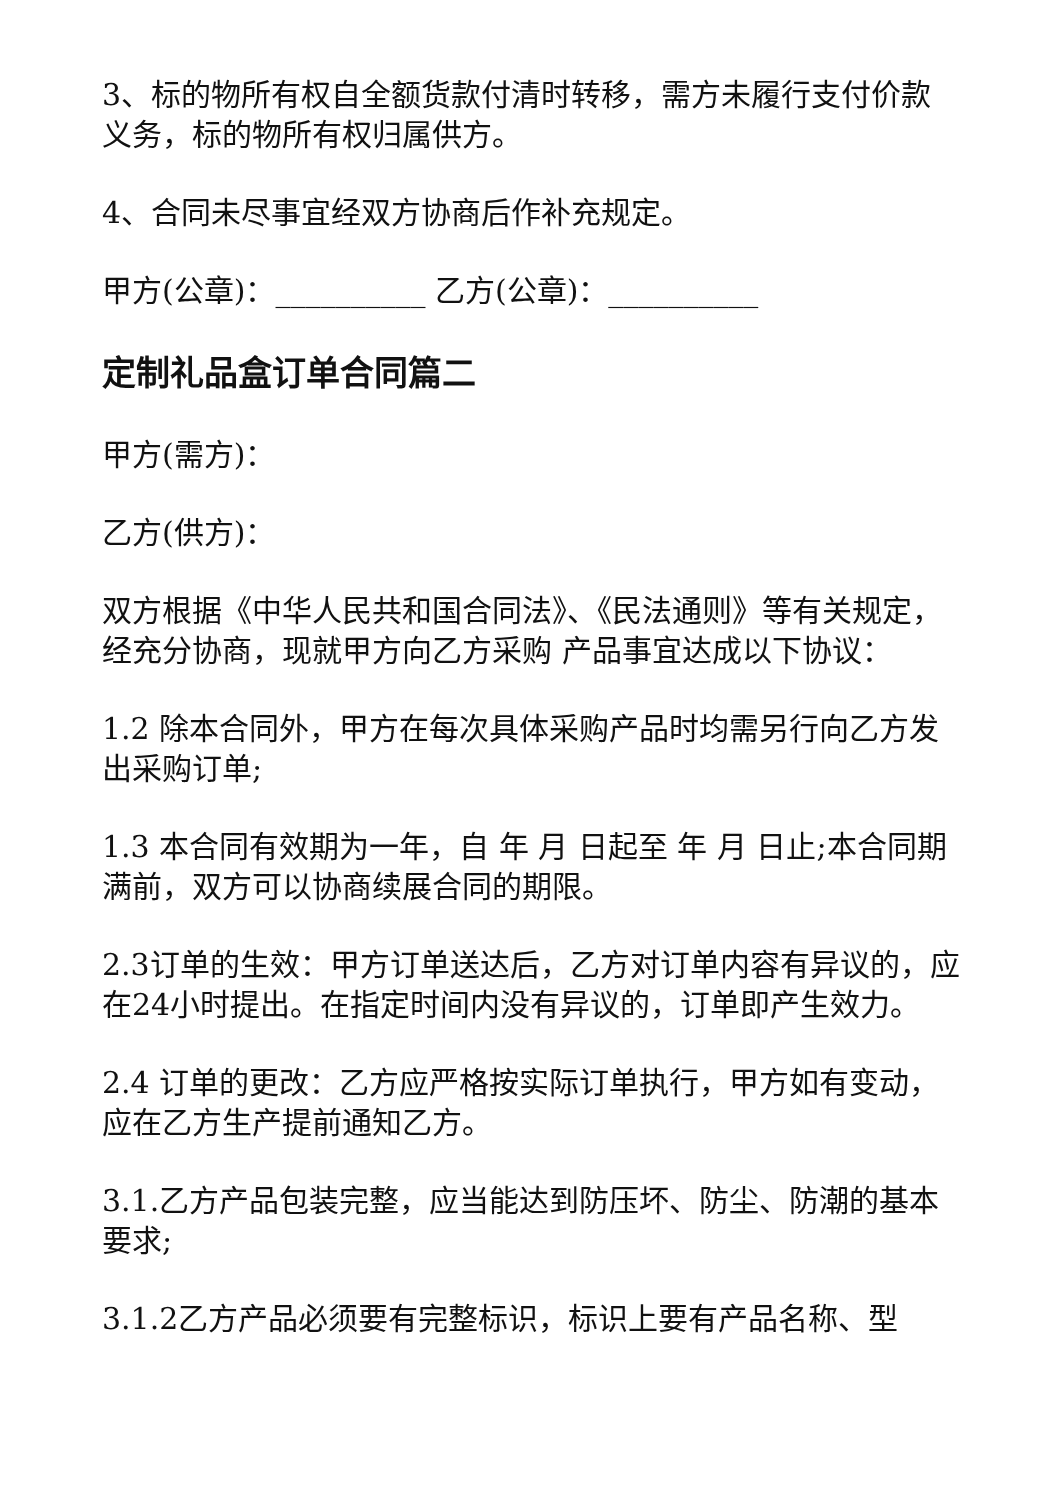3、标的物所有权自全额货款付清时转移，需方未履行支付价款义务，标的物所有权归属供方。
4、合同未尽事宜经双方协商后作补充规定。
甲方(公章)：__________ 乙方(公章)：__________
定制礼品盒订单合同篇二
甲方(需方)：
乙方(供方)：
双方根据《中华人民共和国合同法》、《民法通则》等有关规定，经充分协商，现就甲方向乙方采购 产品事宜达成以下协议：
1.2 除本合同外，甲方在每次具体采购产品时均需另行向乙方发出采购订单;
1.3 本合同有效期为一年，自 年 月 日起至 年 月 日止;本合同期满前，双方可以协商续展合同的期限。
2.3订单的生效：甲方订单送达后，乙方对订单内容有异议的，应在24小时提出。在指定时间内没有异议的，订单即产生效力。
2.4 订单的更改：乙方应严格按实际订单执行，甲方如有变动，应在乙方生产提前通知乙方。
3.1.乙方产品包装完整，应当能达到防压坏、防尘、防潮的基本要求;
3.1.2乙方产品必须要有完整标识，标识上要有产品名称、型